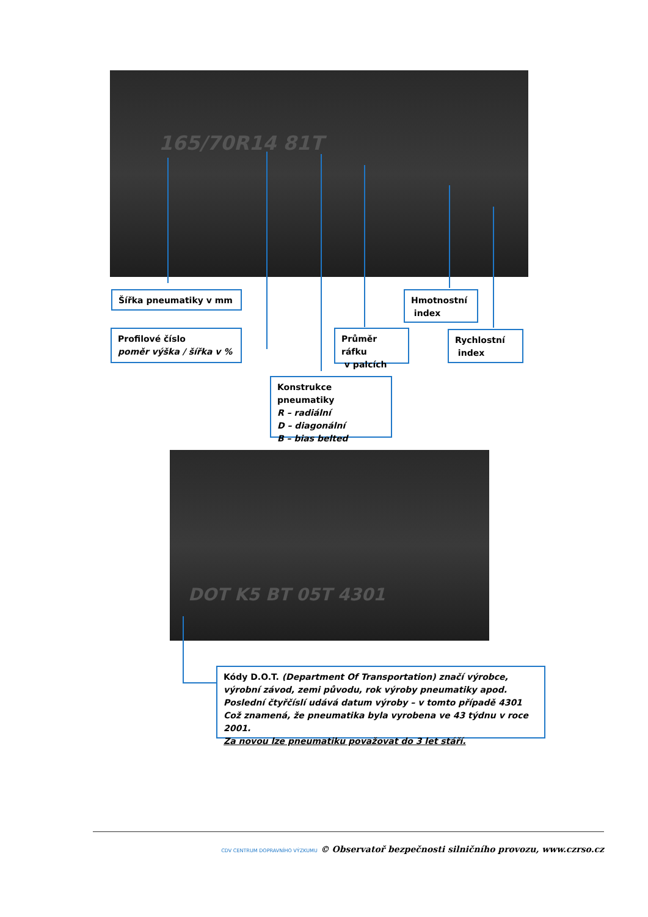165/70R14 81T
Šířka pneumatiky v mm
Hmotnostní
index
Profilové číslo
poměr výška / šířka v %
Průměr ráfku
v palcích
Rychlostní
index
Konstrukce pneumatiky
R – radiální
D – diagonální
B – bias belted
DOT K5 BT 05T 4301
Kódy D.O.T. (Department Of Transportation) značí výrobce, výrobní závod, zemi původu, rok výroby pneumatiky apod.
Poslední čtyřčíslí udává datum výroby – v tomto případě 4301
Což znamená, že pneumatika byla vyrobena ve 43 týdnu v roce 2001.
Za novou lze pneumatiku považovat do 3 let stáří.
CDV CENTRUM DOPRAVNÍHO VÝZKUMU © Observatoř bezpečnosti silničního provozu, www.czrso.cz